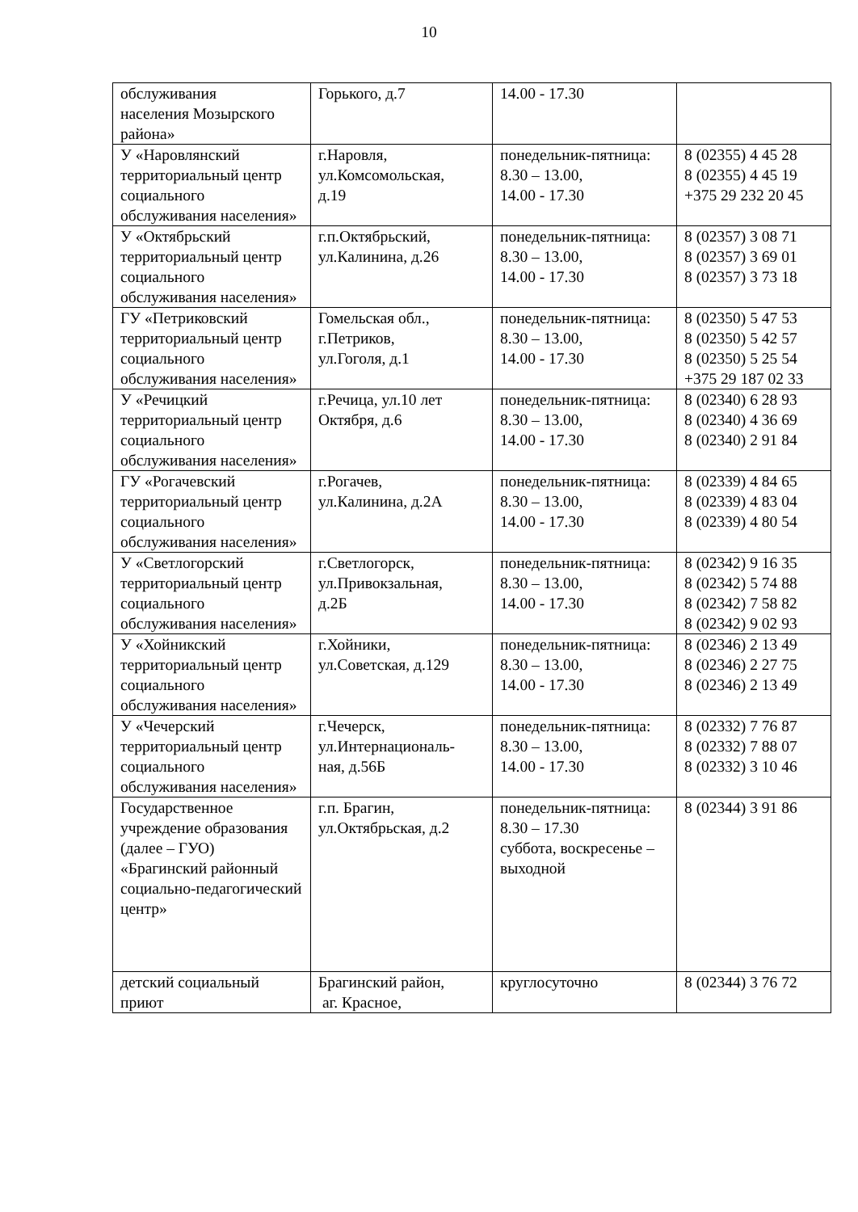10
| обслуживания населения Мозырского района» | Горького, д.7 | 14.00 - 17.30 | |
| У «Наровлянский территориальный центр социального обслуживания населения» | г.Наровля, ул.Комсомольская, д.19 | понедельник-пятница: 8.30 – 13.00, 14.00 - 17.30 | 8 (02355) 4 45 28 8 (02355) 4 45 19 +375 29 232 20 45 |
| У «Октябрьский территориальный центр социального обслуживания населения» | г.п.Октябрьский, ул.Калинина, д.26 | понедельник-пятница: 8.30 – 13.00, 14.00 - 17.30 | 8 (02357) 3 08 71 8 (02357) 3 69 01 8 (02357) 3 73 18 |
| ГУ «Петриковский территориальный центр социального обслуживания населения» | Гомельская обл., г.Петриков, ул.Гоголя, д.1 | понедельник-пятница: 8.30 – 13.00, 14.00 - 17.30 | 8 (02350) 5 47 53 8 (02350) 5 42 57 8 (02350) 5 25 54 +375 29 187 02 33 |
| У «Речицкий территориальный центр социального обслуживания населения» | г.Речица, ул.10 лет Октября, д.6 | понедельник-пятница: 8.30 – 13.00, 14.00 - 17.30 | 8 (02340) 6 28 93 8 (02340) 4 36 69 8 (02340) 2 91 84 |
| ГУ «Рогачевский территориальный центр социального обслуживания населения» | г.Рогачев, ул.Калинина, д.2А | понедельник-пятница: 8.30 – 13.00, 14.00 - 17.30 | 8 (02339) 4 84 65 8 (02339) 4 83 04 8 (02339) 4 80 54 |
| У «Светлогорский территориальный центр социального обслуживания населения» | г.Светлогорск, ул.Привокзальная, д.2Б | понедельник-пятница: 8.30 – 13.00, 14.00 - 17.30 | 8 (02342) 9 16 35 8 (02342) 5 74 88 8 (02342) 7 58 82 8 (02342) 9 02 93 |
| У «Хойникский территориальный центр социального обслуживания населения» | г.Хойники, ул.Советская, д.129 | понедельник-пятница: 8.30 – 13.00, 14.00 - 17.30 | 8 (02346) 2 13 49 8 (02346) 2 27 75 8 (02346) 2 13 49 |
| У «Чечерский территориальный центр социального обслуживания населения» | г.Чечерск, ул.Интернациональ- ная, д.56Б | понедельник-пятница: 8.30 – 13.00, 14.00 - 17.30 | 8 (02332) 7 76 87 8 (02332) 7 88 07 8 (02332) 3 10 46 |
| Государственное учреждение образования (далее – ГУО) «Брагинский районный социально-педагогический центр» | г.п. Брагин, ул.Октябрьская, д.2 | понедельник-пятница: 8.30 – 17.30 суббота, воскресенье – выходной | 8 (02344) 3 91 86 |
| детский социальный приют | Брагинский район, аг. Красное, | круглосуточно | 8 (02344) 3 76 72 |